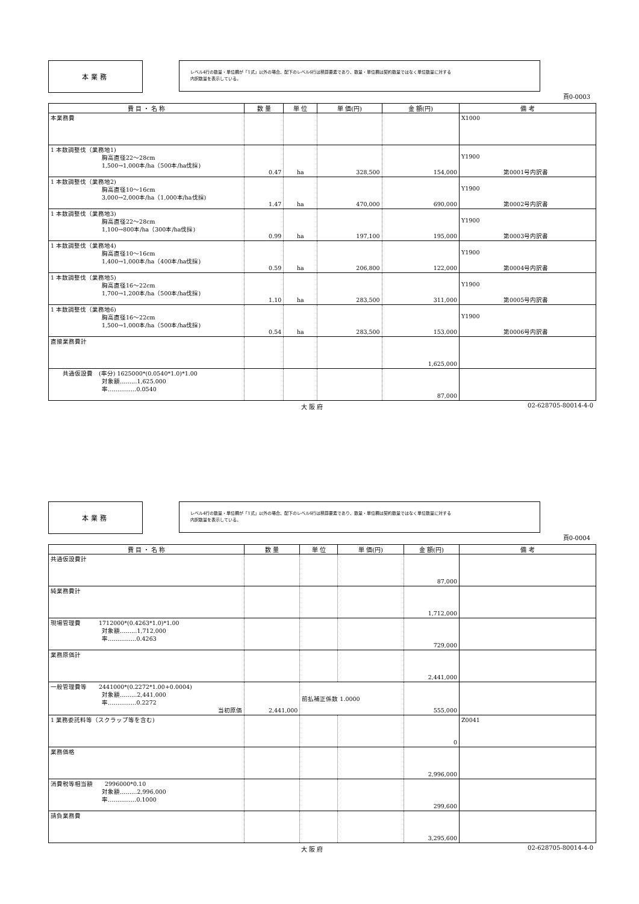本業務
レベル4行の数量・単位欄が「1式」以外の場合、配下のレベル6行は積算要素であり、数量・単位欄は契約数量ではなく単位数量に対する
内訳数量を表示している。
頁0-0003
| 費 目 ・ 名 称 | 数 量 | 単 位 | 単 価(円) | 金 額(円) | 備 考 |
| --- | --- | --- | --- | --- | --- |
| 本業務費 | | | | | X1000 |
| 1 本数調整伐（業務地1) 胸高直径22～28cm 1,500→1,000本/ha（500本/ha伐採) | 0.47 | ha | 328,500 | 154,000 | Y1900 第0001号内訳書 |
| 1 本数調整伐（業務地2) 胸高直径10～16cm 3,000→2,000本/ha（1,000本/ha伐採) | 1.47 | ha | 470,000 | 690,000 | Y1900 第0002号内訳書 |
| 1 本数調整伐（業務地3) 胸高直径22～28cm 1,100→800本/ha（300本/ha伐採) | 0.99 | ha | 197,100 | 195,000 | Y1900 第0003号内訳書 |
| 1 本数調整伐（業務地4) 胸高直径10～16cm 1,400→1,000本/ha（400本/ha伐採) | 0.59 | ha | 206,800 | 122,000 | Y1900 第0004号内訳書 |
| 1 本数調整伐（業務地5) 胸高直径16～22cm 1,700→1,200本/ha（500本/ha伐採) | 1.10 | ha | 283,500 | 311,000 | Y1900 第0005号内訳書 |
| 1 本数調整伐（業務地6) 胸高直径16～22cm 1,500→1,000本/ha（500本/ha伐採) | 0.54 | ha | 283,500 | 153,000 | Y1900 第0006号内訳書 |
| 直接業務費計 | | | | 1,625,000 | |
| 共通仮設費 (率分) 1625000*(0.0540*1.0)*1.00 対象額………1,625,000 率……………0.0540 | | | | 87,000 | |
大 阪 府 02-628705-80014-4-0
本業務
レベル4行の数量・単位欄が「1式」以外の場合、配下のレベル6行は積算要素であり、数量・単位欄は契約数量ではなく単位数量に対する
内訳数量を表示している。
頁0-0004
| 費 目 ・ 名 称 | 数 量 | 単 位 | 単 価(円) | 金 額(円) | 備 考 |
| --- | --- | --- | --- | --- | --- |
| 共通仮設費計 | | | | 87,000 | |
| 純業務費計 | | | | 1,712,000 | |
| 現場管理費 1712000*(0.4263*1.0)*1.00 対象額………1,712,000 率……………0.4263 | | | | 729,000 | |
| 業務原価計 | | | | 2,441,000 | |
| 一般管理費等 2441000*(0.2272*1.00+0.0004) 対象額………2,441,000 率……………0.2272 当初原価 | 2,441,000 | 前払補正係数 1.0000 | | 555,000 | |
| 1 業務委託料等（スクラップ等を含む) | | | | 0 | Z0041 |
| 業務価格 | | | | 2,996,000 | |
| 消費税等相当額 2996000*0.10 対象額………2,996,000 率……………0.1000 | | | | 299,600 | |
| 請負業務費 | | | | 3,295,600 | |
大 阪 府 02-628705-80014-4-0